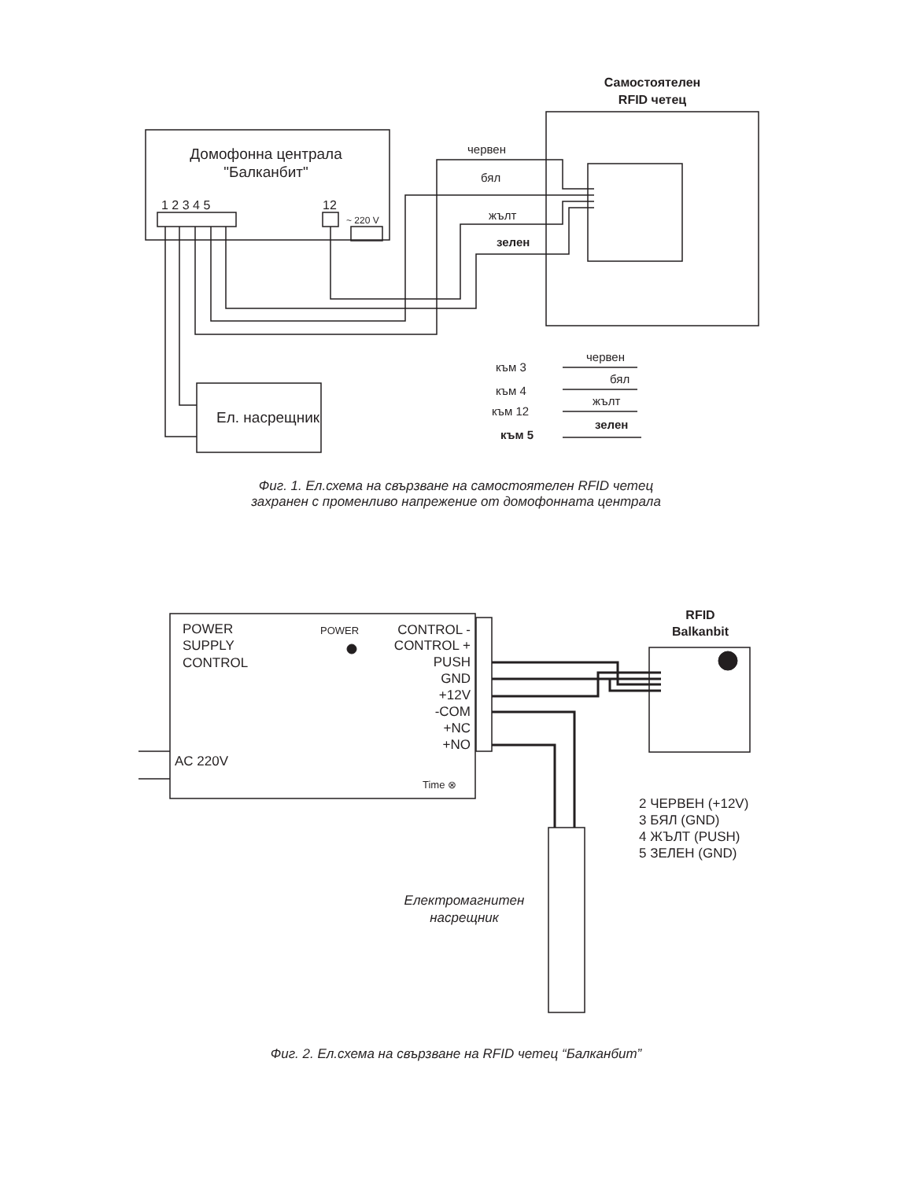Домофонна централа
"Балканбит"
1 2 3 4 5
12
~ 220 V
Самостоятелен
RFID четец
червен
бял
жълт
зелен
Ел. насрещник
към 3
към 4
към 12
към 5
червен
бял
жълт
зелен
POWER
SUPPLY
CONTROL
POWER
CONTROL -
CONTROL +
PUSH
GND
+12V
-COM
+NC
+NO
AC 220V
Time ⊗
RFID
Balkanbit
2 ЧЕРВЕН (+12V)
3 БЯЛ (GND)
4 ЖЪЛТ (PUSH)
5 ЗЕЛЕН (GND)
Електромагнитен
насрещник
Фиг. 1. Ел.схема на свързване на самостоятелен RFID четец
захранен с променливо напрежение от домофонната централа
Фиг. 2. Ел.схема на свързване на RFID четец “Балканбит”